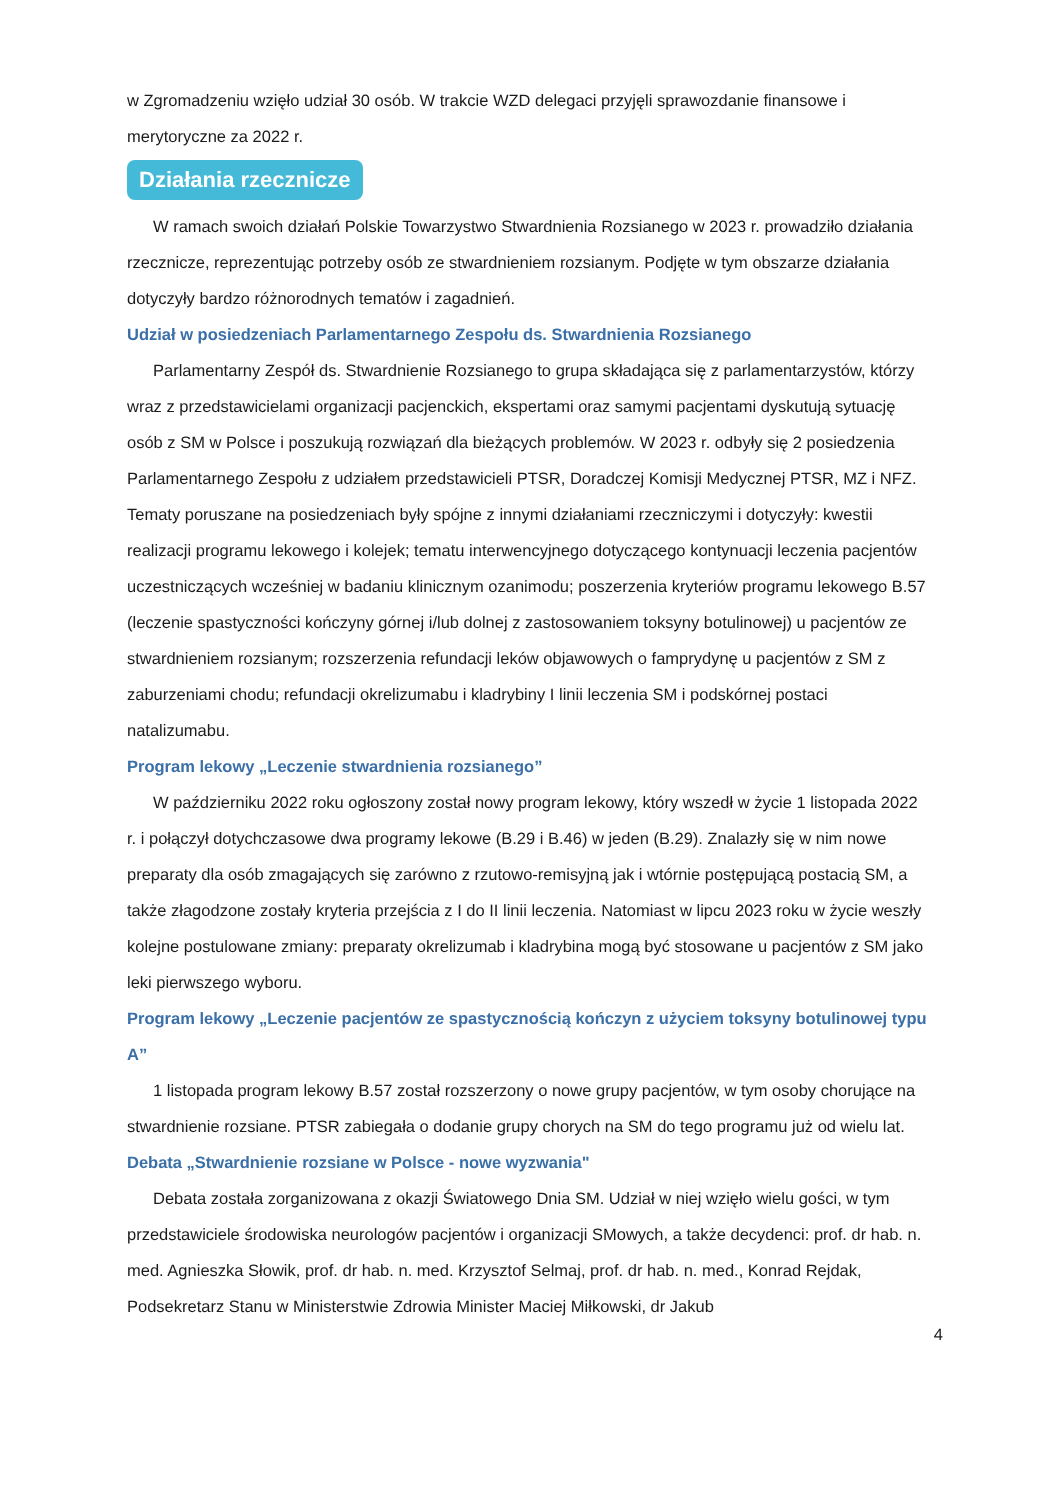w Zgromadzeniu wzięło udział 30 osób. W trakcie WZD delegaci przyjęli sprawozdanie finansowe i merytoryczne za 2022 r.
Działania rzecznicze
W ramach swoich działań Polskie Towarzystwo Stwardnienia Rozsianego w 2023 r. prowadziło działania rzecznicze, reprezentując potrzeby osób ze stwardnieniem rozsianym. Podjęte w tym obszarze działania dotyczyły bardzo różnorodnych tematów i zagadnień.
Udział w posiedzeniach Parlamentarnego Zespołu ds. Stwardnienia Rozsianego
Parlamentarny Zespół ds. Stwardnienie Rozsianego to grupa składająca się z parlamentarzystów, którzy wraz z przedstawicielami organizacji pacjenckich, ekspertami oraz samymi pacjentami dyskutują sytuację osób z SM w Polsce i poszukują rozwiązań dla bieżących problemów. W 2023 r. odbyły się 2 posiedzenia Parlamentarnego Zespołu z udziałem przedstawicieli PTSR, Doradczej Komisji Medycznej PTSR, MZ i NFZ. Tematy poruszane na posiedzeniach były spójne z innymi działaniami rzeczniczymi i dotyczyły: kwestii realizacji programu lekowego i kolejek; tematu interwencyjnego dotyczącego kontynuacji leczenia pacjentów uczestniczących wcześniej w badaniu klinicznym ozanimodu; poszerzenia kryteriów programu lekowego B.57 (leczenie spastyczności kończyny górnej i/lub dolnej z zastosowaniem toksyny botulinowej) u pacjentów ze stwardnieniem rozsianym; rozszerzenia refundacji leków objawowych o famprydynę u pacjentów z SM z zaburzeniami chodu; refundacji okrelizumabu i kladrybiny I linii leczenia SM i podskórnej postaci natalizumabu.
Program lekowy „Leczenie stwardnienia rozsianego”
W październiku 2022 roku ogłoszony został nowy program lekowy, który wszedł w życie 1 listopada 2022 r. i połączył dotychczasowe dwa programy lekowe (B.29 i B.46) w jeden (B.29). Znalazły się w nim nowe preparaty dla osób zmagających się zarówno z rzutowo-remisyjną jak i wtórnie postępującą postacią SM, a także złagodzone zostały kryteria przejścia z I do II linii leczenia. Natomiast w lipcu 2023 roku w życie weszły kolejne postulowane zmiany: preparaty okrelizumab i kladrybina mogą być stosowane u pacjentów z SM jako leki pierwszego wyboru.
Program lekowy „Leczenie pacjentów ze spastycznością kończyn z użyciem toksyny botulinowej typu A”
1 listopada program lekowy B.57 został rozszerzony o nowe grupy pacjentów, w tym osoby chorujące na stwardnienie rozsiane. PTSR zabiegała o dodanie grupy chorych na SM do tego programu już od wielu lat.
Debata „Stwardnienie rozsiane w Polsce - nowe wyzwania"
Debata została zorganizowana z okazji Światowego Dnia SM. Udział w niej wzięło wielu gości, w tym przedstawiciele środowiska neurologów pacjentów i organizacji SMowych, a także decydenci: prof. dr hab. n. med. Agnieszka Słowik, prof. dr hab. n. med. Krzysztof Selmaj, prof. dr hab. n. med., Konrad Rejdak, Podsekretarz Stanu w Ministerstwie Zdrowia Minister Maciej Miłkowski, dr Jakub
4